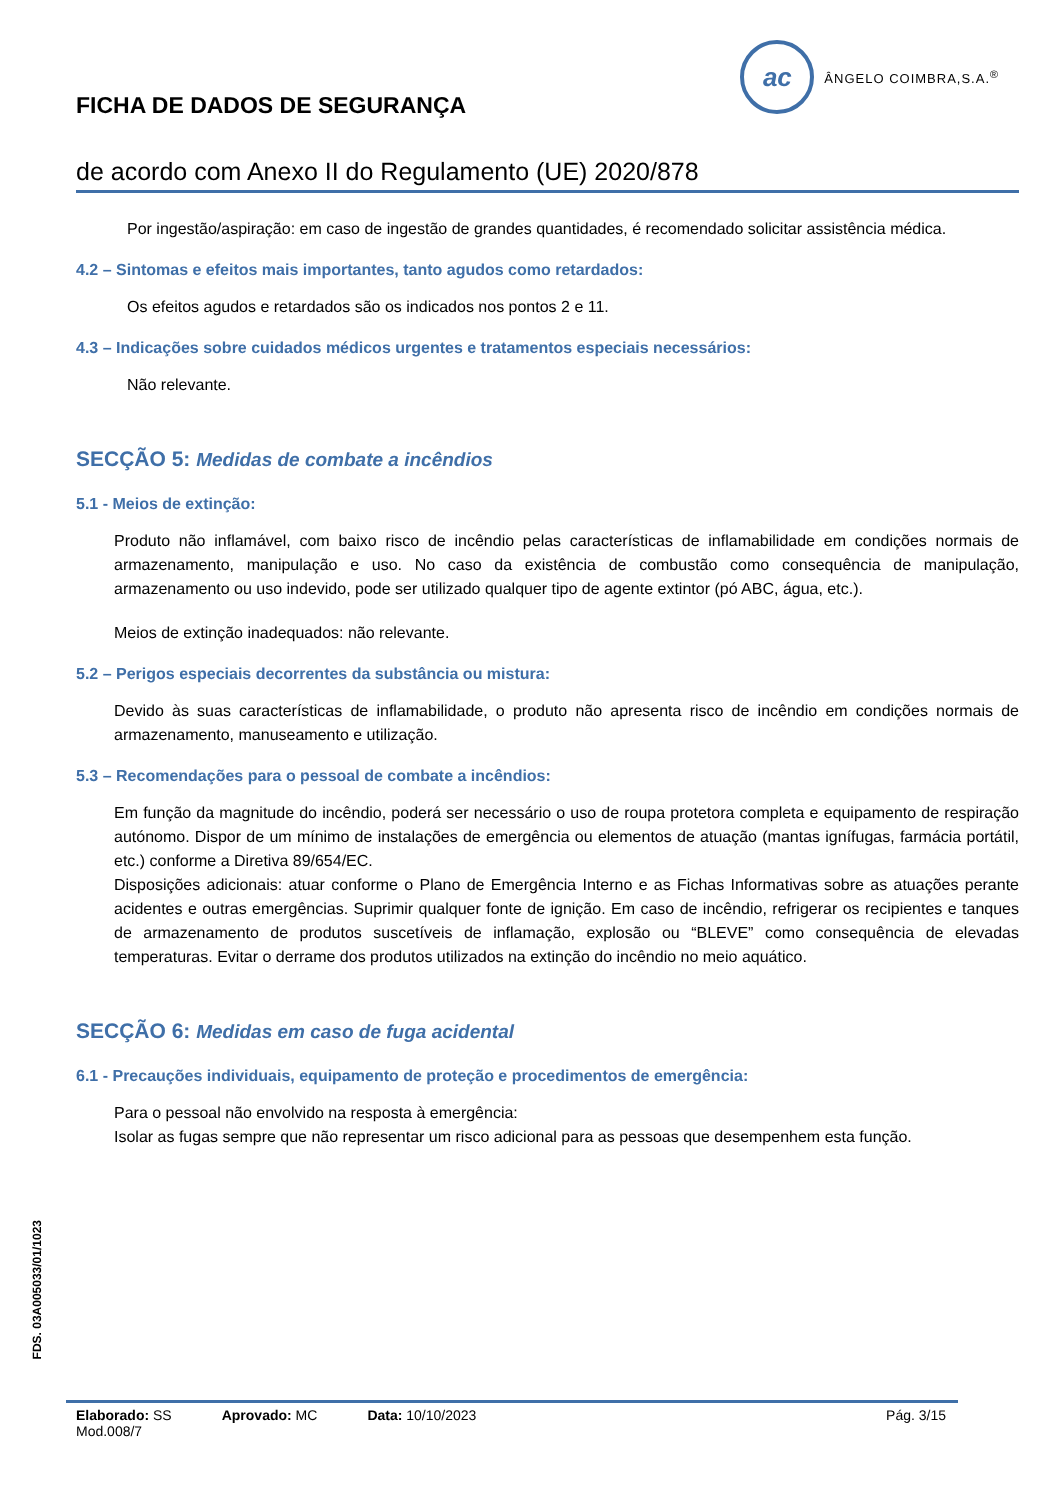FICHA DE DADOS DE SEGURANÇA
ac
ÂNGELO COIMBRA,S.A.<sup>®</sup>
de acordo com Anexo II do Regulamento (UE) 2020/878
Por ingestão/aspiração: em caso de ingestão de grandes quantidades, é recomendado solicitar assistência médica.
4.2 – Sintomas e efeitos mais importantes, tanto agudos como retardados:
Os efeitos agudos e retardados são os indicados nos pontos 2 e 11.
4.3 – Indicações sobre cuidados médicos urgentes e tratamentos especiais necessários:
Não relevante.
SECÇÃO 5: Medidas de combate a incêndios
5.1 - Meios de extinção:
Produto não inflamável, com baixo risco de incêndio pelas características de inflamabilidade em condições normais de armazenamento, manipulação e uso. No caso da existência de combustão como consequência de manipulação, armazenamento ou uso indevido, pode ser utilizado qualquer tipo de agente extintor (pó ABC, água, etc.).
Meios de extinção inadequados: não relevante.
5.2 – Perigos especiais decorrentes da substância ou mistura:
Devido às suas características de inflamabilidade, o produto não apresenta risco de incêndio em condições normais de armazenamento, manuseamento e utilização.
5.3 – Recomendações para o pessoal de combate a incêndios:
Em função da magnitude do incêndio, poderá ser necessário o uso de roupa protetora completa e equipamento de respiração autónomo. Dispor de um mínimo de instalações de emergência ou elementos de atuação (mantas ignífugas, farmácia portátil, etc.) conforme a Diretiva 89/654/EC.
Disposições adicionais: atuar conforme o Plano de Emergência Interno e as Fichas Informativas sobre as atuações perante acidentes e outras emergências. Suprimir qualquer fonte de ignição. Em caso de incêndio, refrigerar os recipientes e tanques de armazenamento de produtos suscetíveis de inflamação, explosão ou “BLEVE” como consequência de elevadas temperaturas. Evitar o derrame dos produtos utilizados na extinção do incêndio no meio aquático.
SECÇÃO 6: Medidas em caso de fuga acidental
6.1 - Precauções individuais, equipamento de proteção e procedimentos de emergência:
Para o pessoal não envolvido na resposta à emergência:
Isolar as fugas sempre que não representar um risco adicional para as pessoas que desempenhem esta função.
FDS. 03A005033/01/1023
Elaborado: SS Aprovado: MC Data: 10/10/2023 Pág. 3/15
Mod.008/7